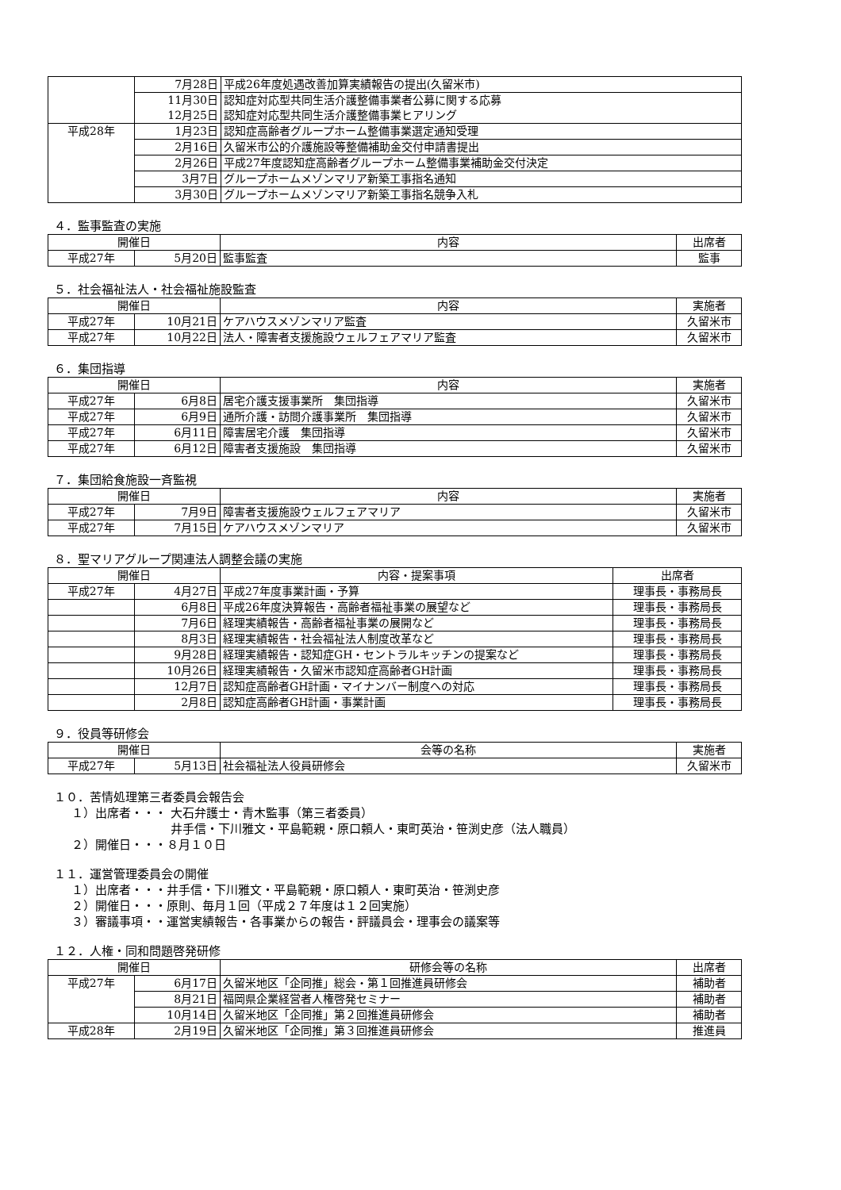| | 7月28日 | 平成26年度処遇改善加算実績報告の提出(久留米市) |
| | 11月30日 | 認知症対応型共同生活介護整備事業者公募に関する応募 |
| | 12月25日 | 認知症対応型共同生活介護整備事業ヒアリング |
| 平成28年 | 1月23日 | 認知症高齢者グループホーム整備事業選定通知受理 |
| | 2月16日 | 久留米市公的介護施設等整備補助金交付申請書提出 |
| | 2月26日 | 平成27年度認知症高齢者グループホーム整備事業補助金交付決定 |
| | 3月7日 | グループホームメゾンマリア新築工事指名通知 |
| | 3月30日 | グループホームメゾンマリア新築工事指名競争入札 |
４．監事監査の実施
| 開催日 | | 内容 | 出席者 |
| --- | --- | --- | --- |
| 平成27年 | 5月20日 | 監事監査 | 監事 |
５．社会福祉法人・社会福祉施設監査
| 開催日 | | 内容 | 実施者 |
| --- | --- | --- | --- |
| 平成27年 | 10月21日 | ケアハウスメゾンマリア監査 | 久留米市 |
| 平成27年 | 10月22日 | 法人・障害者支援施設ウェルフェアマリア監査 | 久留米市 |
６．集団指導
| 開催日 | | 内容 | 実施者 |
| --- | --- | --- | --- |
| 平成27年 | 6月8日 | 居宅介護支援事業所 集団指導 | 久留米市 |
| 平成27年 | 6月9日 | 通所介護・訪問介護事業所 集団指導 | 久留米市 |
| 平成27年 | 6月11日 | 障害居宅介護 集団指導 | 久留米市 |
| 平成27年 | 6月12日 | 障害者支援施設 集団指導 | 久留米市 |
７．集団給食施設一斉監視
| 開催日 | | 内容 | 実施者 |
| --- | --- | --- | --- |
| 平成27年 | 7月9日 | 障害者支援施設ウェルフェアマリア | 久留米市 |
| 平成27年 | 7月15日 | ケアハウスメゾンマリア | 久留米市 |
８．聖マリアグループ関連法人調整会議の実施
| 開催日 | | 内容・提案事項 | 出席者 |
| --- | --- | --- | --- |
| 平成27年 | 4月27日 | 平成27年度事業計画・予算 | 理事長・事務局長 |
| | 6月8日 | 平成26年度決算報告・高齢者福祉事業の展望など | 理事長・事務局長 |
| | 7月6日 | 経理実績報告・高齢者福祉事業の展開など | 理事長・事務局長 |
| | 8月3日 | 経理実績報告・社会福祉法人制度改革など | 理事長・事務局長 |
| | 9月28日 | 経理実績報告・認知症GH・セントラルキッチンの提案など | 理事長・事務局長 |
| | 10月26日 | 経理実績報告・久留米市認知症高齢者GH計画 | 理事長・事務局長 |
| | 12月7日 | 認知症高齢者GH計画・マイナンバー制度への対応 | 理事長・事務局長 |
| | 2月8日 | 認知症高齢者GH計画・事業計画 | 理事長・事務局長 |
９．役員等研修会
| 開催日 | | 会等の名称 | 実施者 |
| --- | --- | --- | --- |
| 平成27年 | 5月13日 | 社会福祉法人役員研修会 | 久留米市 |
１０．苦情処理第三者委員会報告会
１）出席者・・・ 大石弁護士・青木監事（第三者委員）
井手信・下川雅文・平島範親・原口頼人・東町英治・笹渕史彦（法人職員）
２）開催日・・・８月１０日
１１．運営管理委員会の開催
１）出席者・・・井手信・下川雅文・平島範親・原口頼人・東町英治・笹渕史彦
２）開催日・・・原則、毎月１回（平成２７年度は１２回実施）
３）審議事項・・運営実績報告・各事業からの報告・評議員会・理事会の議案等
１２．人権・同和問題啓発研修
| 開催日 | | 研修会等の名称 | 出席者 |
| --- | --- | --- | --- |
| 平成27年 | 6月17日 | 久留米地区「企同推」総会・第１回推進員研修会 | 補助者 |
| | 8月21日 | 福岡県企業経営者人権啓発セミナー | 補助者 |
| | 10月14日 | 久留米地区「企同推」第２回推進員研修会 | 補助者 |
| 平成28年 | 2月19日 | 久留米地区「企同推」第３回推進員研修会 | 推進員 |